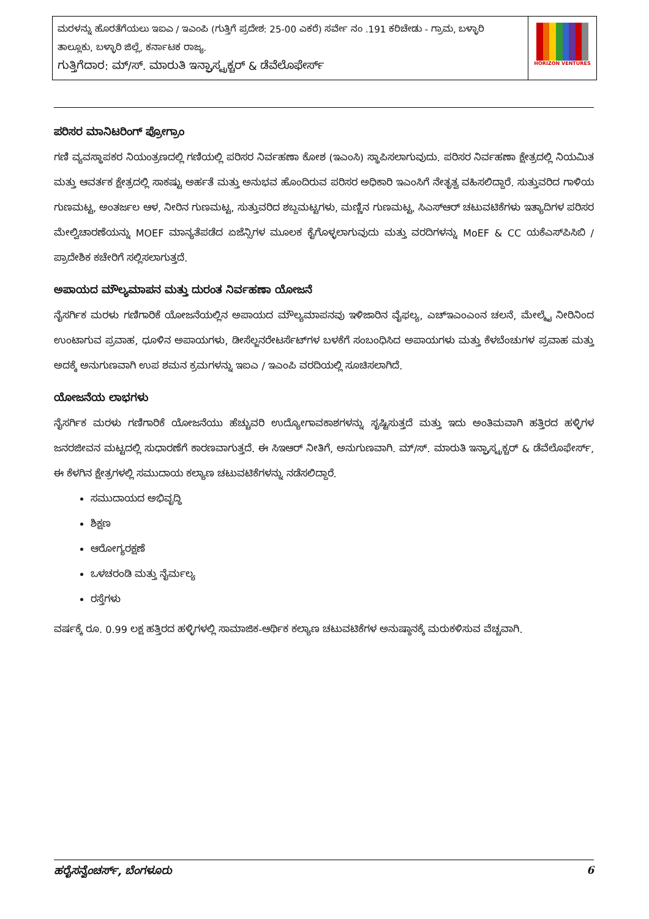| ಮರಳನ್ನು ಹೊರತೆಗೆಯಲು ಇಐಎ / ಇಎಂಪಿ (ಗುತ್ತಿಗೆ ಪ್ರದೇಶ: 25-00 ಎಕರೆ) ಸರ್ವೇ ನಂ .191 ಕರಿಚೇಡು - ಗ್ರಾಮ, ಬಳ್ಳಾರಿ ತಾಲ್ಲೂಕು, ಬಳ್ಳಾರಿ ಜಿಲ್ಲೆ, ಕರ್ನಾಟಕ ರಾಜ್ಯ. ಗುತ್ತಿಗೆದಾರ: ಮ್/ಸ್. ಮಾರುತಿ ಇನ್ಫ್ರಾಸ್ಟ್ರಕ್ಚರ್ & ಡೆವೆಲೊಫೇರ್ಸ್ | HORIZON VENTURES |
ಪರಿಸರ ಮಾನಿಟರಿಂಗ್ ಪ್ರೋಗ್ರಾಂ
ಗಣಿ ವ್ಯವಸ್ಥಾಪಕರ ನಿಯಂತ್ರಣದಲ್ಲಿ ಗಣಿಯಲ್ಲಿ ಪರಿಸರ ನಿರ್ವಹಣಾ ಕೋಶ (ಇಎಂಸಿ) ಸ್ಥಾಪಿಸಲಾಗುವುದು. ಪರಿಸರ ನಿರ್ವಹಣಾ ಕ್ಷೇತ್ರದಲ್ಲಿ ನಿಯಮಿತ ಮತ್ತು ಆವರ್ತಕ ಕ್ಷೇತ್ರದಲ್ಲಿ ಸಾಕಷ್ಟು ಅರ್ಹತೆ ಮತ್ತು ಅನುಭವ ಹೊಂದಿರುವ ಪರಿಸರ ಅಧಿಕಾರಿ ಇಎಂಸಿಗೆ ನೇತೃತ್ವ ವಹಿಸಲಿದ್ದಾರೆ. ಸುತ್ತುವರಿದ ಗಾಳಿಯ ಗುಣಮಟ್ಟ, ಅಂತರ್ಜಲ ಆಳ, ನೀರಿನ ಗುಣಮಟ್ಟ, ಸುತ್ತುವರಿದ ಶಬ್ದಮಟ್ಟಗಳು, ಮಣ್ಣಿನ ಗುಣಮಟ್ಟ, ಸಿಎಸ್ಆರ್ ಚಟುವಟಿಕೆಗಳು ಇತ್ಯಾದಿಗಳ ಪರಿಸರ ಮೇಲ್ವಿಚಾರಣೆಯನ್ನು MOEF ಮಾನ್ಯತೆಪಡೆದ ಏಜೆನ್ಸಿಗಳ ಮೂಲಕ ಕೈಗೊಳ್ಳಲಾಗುವುದು ಮತ್ತು ವರದಿಗಳನ್ನು MoEF & CC ಯಕೆಎಸ್‌ಪಿಸಿಬಿ / ಪ್ರಾದೇಶಿಕ ಕಚೇರಿಗೆ ಸಲ್ಲಿಸಲಾಗುತ್ತದೆ.
ಅಪಾಯದ ಮೌಲ್ಯಮಾಪನ ಮತ್ತು ದುರಂತ ನಿರ್ವಹಣಾ ಯೋಜನೆ
ನೈಸರ್ಗಿಕ ಮರಳು ಗಣಿಗಾರಿಕೆ ಯೋಜನೆಯಲ್ಲಿನ ಅಪಾಯದ ಮೌಲ್ಯಮಾಪನವು ಇಳಿಜಾರಿನ ವೈಫಲ್ಯ, ಎಚ್ಇಎಂಎಂನ ಚಲನೆ, ಮೇಲ್ಮೈ ನೀರಿನಿಂದ ಉಂಟಾಗುವ ಪ್ರವಾಹ, ಧೂಳಿನ ಅಪಾಯಗಳು, ಡೀಸೆಲ್ಜನರೇಟರ್ಸೆಟ್‌ಗಳ ಬಳಕೆಗೆ ಸಂಬಂಧಿಸಿದ ಅಪಾಯಗಳು ಮತ್ತು ಕೆಳಬೆಂಚುಗಳ ಪ್ರವಾಹ ಮತ್ತು ಅದಕ್ಕೆ ಅನುಗುಣವಾಗಿ ಉಪ ಶಮನ ಕ್ರಮಗಳನ್ನು ಇಐಎ / ಇಎಂಪಿ ವರದಿಯಲ್ಲಿ ಸೂಚಿಸಲಾಗಿದೆ.
ಯೋಜನೆಯ ಲಾಭಗಳು
ನೈಸರ್ಗಿಕ ಮರಳು ಗಣಿಗಾರಿಕೆ ಯೋಜನೆಯು ಹೆಚ್ಚುವರಿ ಉದ್ಯೋಗಾವಕಾಶಗಳನ್ನು ಸೃಷ್ಟಿಸುತ್ತದೆ ಮತ್ತು ಇದು ಅಂತಿಮವಾಗಿ ಹತ್ತಿರದ ಹಳ್ಳಿಗಳ ಜನರಜೀವನ ಮಟ್ಟದಲ್ಲಿ ಸುಧಾರಣೆಗೆ ಕಾರಣವಾಗುತ್ತದೆ. ಈ ಸಿಇಆರ್ ನೀತಿಗೆ, ಅನುಗುಣವಾಗಿ. ಮ್/ಸ್. ಮಾರುತಿ ಇನ್ಫ್ರಾಸ್ಟ್ರಕ್ಚರ್ & ಡೆವೆಲೊಫೇರ್ಸ್, ಈ ಕೆಳಗಿನ ಕ್ಷೇತ್ರಗಳಲ್ಲಿ ಸಮುದಾಯ ಕಲ್ಯಾಣ ಚಟುವಟಿಕೆಗಳನ್ನು ನಡೆಸಲಿದ್ದಾರೆ.
ಸಮುದಾಯದ ಅಭಿವೃದ್ಧಿ
ಶಿಕ್ಷಣ
ಆರೋಗ್ಯರಕ್ಷಣೆ
ಒಳಚರಂಡಿ ಮತ್ತು ನೈರ್ಮಲ್ಯ
ರಸ್ತೆಗಳು
ವರ್ಷಕ್ಕೆ ರೂ. 0.99 ಲಕ್ಷ ಹತ್ತಿರದ ಹಳ್ಳಿಗಳಲ್ಲಿ ಸಾಮಾಜಿಕ-ಆರ್ಥಿಕ ಕಲ್ಯಾಣ ಚಟುವಟಿಕೆಗಳ ಅನುಷ್ಠಾನಕ್ಕೆ ಮರುಕಳಿಸುವ ವೆಚ್ಚವಾಗಿ.
ಹರೈಸನ್ವೆಂಚರ್ಸ್, ಬೆಂಗಳೂರು 6